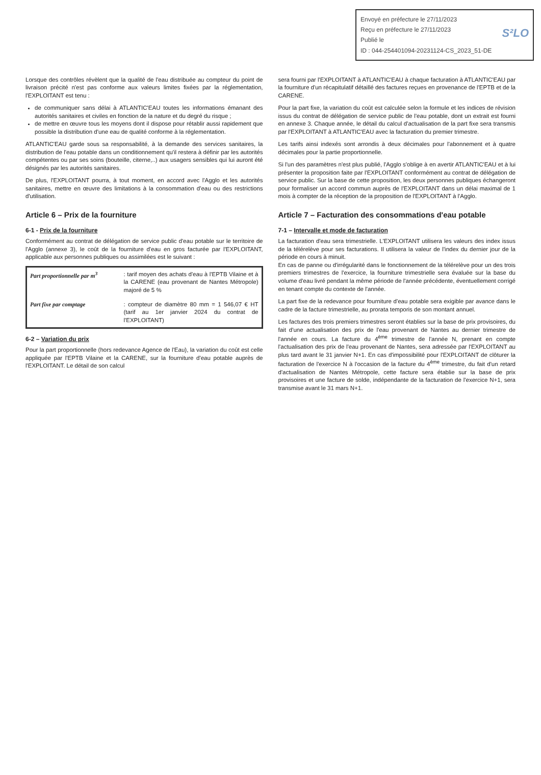Envoyé en préfecture le 27/11/2023
Reçu en préfecture le 27/11/2023 S²LO
Publié le
ID : 044-254401094-20231124-CS_2023_51-DE
Lorsque des contrôles révèlent que la qualité de l'eau distribuée au compteur du point de livraison précité n'est pas conforme aux valeurs limites fixées par la réglementation, l'EXPLOITANT est tenu :
de communiquer sans délai à ATLANTIC'EAU toutes les informations émanant des autorités sanitaires et civiles en fonction de la nature et du degré du risque ;
de mettre en œuvre tous les moyens dont il dispose pour rétablir aussi rapidement que possible la distribution d'une eau de qualité conforme à la réglementation.
ATLANTIC'EAU garde sous sa responsabilité, à la demande des services sanitaires, la distribution de l'eau potable dans un conditionnement qu'il restera à définir par les autorités compétentes ou par ses soins (bouteille, citerne,..) aux usagers sensibles qui lui auront été désignés par les autorités sanitaires.
De plus, l'EXPLOITANT pourra, à tout moment, en accord avec l'Agglo et les autorités sanitaires, mettre en œuvre des limitations à la consommation d'eau ou des restrictions d'utilisation.
Article 6 – Prix de la fourniture
6-1 - Prix de la fourniture
Conformément au contrat de délégation de service public d'eau potable sur le territoire de l'Agglo (annexe 3), le coût de la fourniture d'eau en gros facturée par l'EXPLOITANT, applicable aux personnes publiques ou assimilées est le suivant :
| Part proportionnelle par m<sup>3</sup> | : tarif moyen des achats d'eau à l'EPTB Vilaine et à la CARENE (eau provenant de Nantes Métropole) majoré de 5 % |
| Part fixe par comptage | : compteur de diamètre 80 mm = 1 546,07 € HT (tarif au 1er janvier 2024 du contrat de l'EXPLOITANT) |
6-2 – Variation du prix
Pour la part proportionnelle (hors redevance Agence de l'Eau), la variation du coût est celle appliquée par l'EPTB Vilaine et la CARENE, sur la fourniture d'eau potable auprès de l'EXPLOITANT. Le détail de son calcul
sera fourni par l'EXPLOITANT à ATLANTIC'EAU à chaque facturation à ATLANTIC'EAU par la fourniture d'un récapitulatif détaillé des factures reçues en provenance de l'EPTB et de la CARENE.
Pour la part fixe, la variation du coût est calculée selon la formule et les indices de révision issus du contrat de délégation de service public de l'eau potable, dont un extrait est fourni en annexe 3. Chaque année, le détail du calcul d'actualisation de la part fixe sera transmis par l'EXPLOITANT à ATLANTIC'EAU avec la facturation du premier trimestre.
Les tarifs ainsi indexés sont arrondis à deux décimales pour l'abonnement et à quatre décimales pour la partie proportionnelle.
Si l'un des paramètres n'est plus publié, l'Agglo s'oblige à en avertir ATLANTIC'EAU et à lui présenter la proposition faite par l'EXPLOITANT conformément au contrat de délégation de service public. Sur la base de cette proposition, les deux personnes publiques échangeront pour formaliser un accord commun auprès de l'EXPLOITANT dans un délai maximal de 1 mois à compter de la réception de la proposition de l'EXPLOITANT à l'Agglo.
Article 7 – Facturation des consommations d'eau potable
7-1 – Intervalle et mode de facturation
La facturation d'eau sera trimestrielle. L'EXPLOITANT utilisera les valeurs des index issus de la télérelève pour ses facturations. Il utilisera la valeur de l'index du dernier jour de la période en cours à minuit.
En cas de panne ou d'irrégularité dans le fonctionnement de la télérelève pour un des trois premiers trimestres de l'exercice, la fourniture trimestrielle sera évaluée sur la base du volume d'eau livré pendant la même période de l'année précédente, éventuellement corrigé en tenant compte du contexte de l'année.
La part fixe de la redevance pour fourniture d'eau potable sera exigible par avance dans le cadre de la facture trimestrielle, au prorata temporis de son montant annuel.
Les factures des trois premiers trimestres seront établies sur la base de prix provisoires, du fait d'une actualisation des prix de l'eau provenant de Nantes au dernier trimestre de l'année en cours. La facture du 4<sup>ème</sup> trimestre de l'année N, prenant en compte l'actualisation des prix de l'eau provenant de Nantes, sera adressée par l'EXPLOITANT au plus tard avant le 31 janvier N+1. En cas d'impossibilité pour l'EXPLOITANT de clôturer la facturation de l'exercice N à l'occasion de la facture du 4<sup>ème</sup> trimestre, du fait d'un retard d'actualisation de Nantes Métropole, cette facture sera établie sur la base de prix provisoires et une facture de solde, indépendante de la facturation de l'exercice N+1, sera transmise avant le 31 mars N+1.